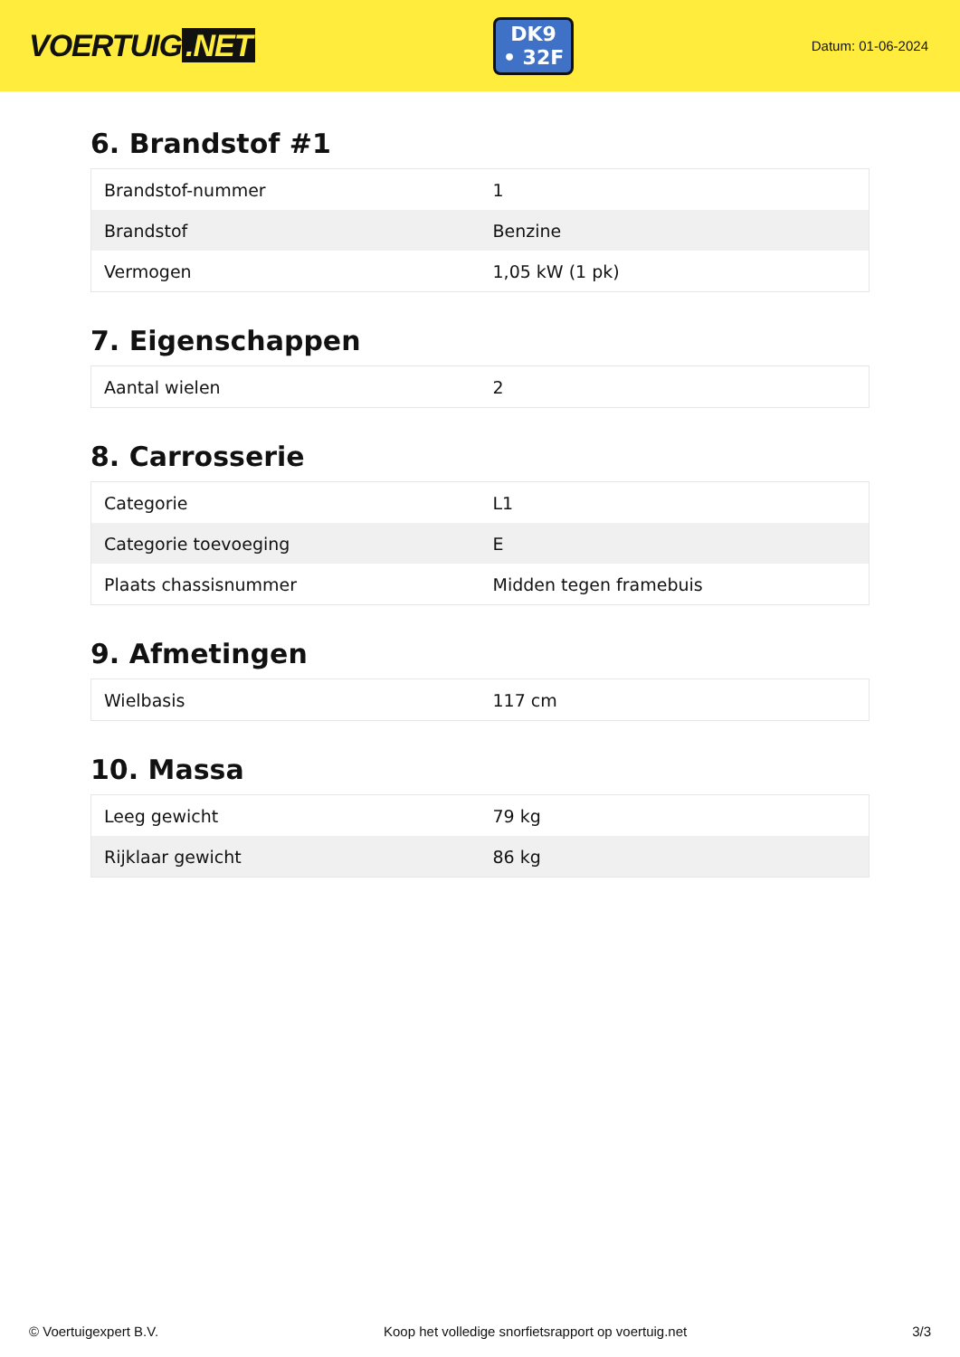VOERTUIG.NET
DK9
• 32F
Datum: 01-06-2024
6. Brandstof #1
| Brandstof-nummer | 1 |
| Brandstof | Benzine |
| Vermogen | 1,05 kW (1 pk) |
7. Eigenschappen
| Aantal wielen | 2 |
8. Carrosserie
| Categorie | L1 |
| Categorie toevoeging | E |
| Plaats chassisnummer | Midden tegen framebuis |
9. Afmetingen
| Wielbasis | 117 cm |
10. Massa
| Leeg gewicht | 79 kg |
| Rijklaar gewicht | 86 kg |
© Voertuigexpert B.V. Koop het volledige snorfietsrapport op voertuig.net 3/3